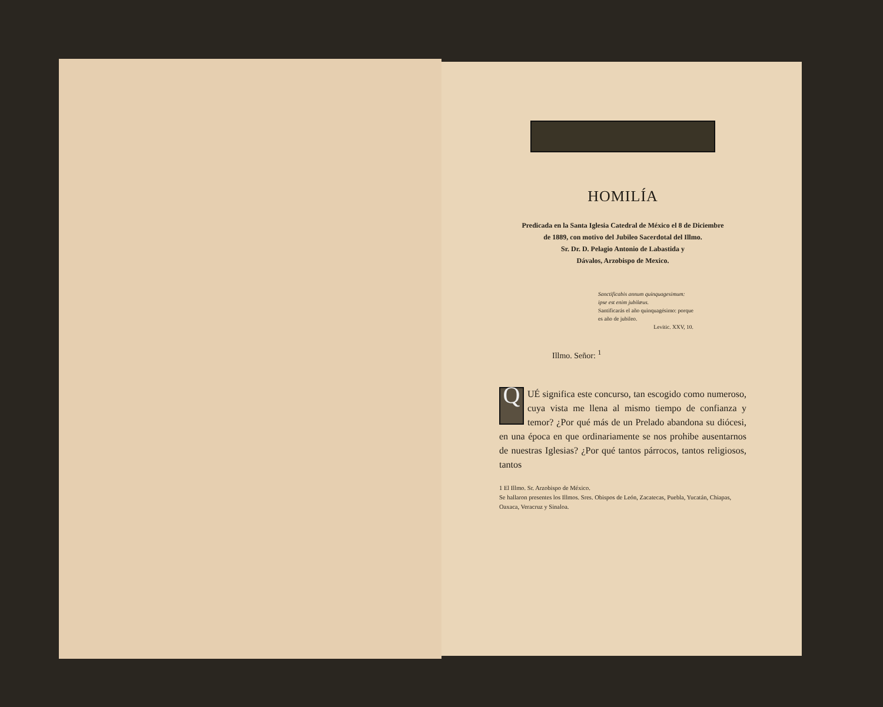HOMILÍA
Predicada en la Santa Iglesia Catedral de México el 8 de Diciembre
de 1889, con motivo del Jubileo Sacerdotal del Illmo.
Sr. Dr. D. Pelagio Antonio de Labastida y
Dávalos, Arzobispo de Mexico.
Sanctificabis annum quinquagesimum:
ipse est enim jubilæus.
Santificarás el año quinquagésimo: porque
es año de jubileo.
Levitic. XXV, 10.
Illmo. Señor: <sup>1</sup>
QUÉ significa este concurso, tan escogido como numeroso, cuya vista me llena al mismo tiempo de confianza y temor? ¿Por qué más de un Prelado abandona su diócesi, en una época en que ordinariamente se nos prohibe ausentarnos de nuestras Iglesias? ¿Por qué tantos párrocos, tantos religiosos, tantos
1 El Illmo. Sr. Arzobispo de México.
Se hallaron presentes los Illmos. Sres. Obispos de León, Zacatecas, Puebla, Yucatán, Chiapas, Oaxaca, Veracruz y Sinaloa.